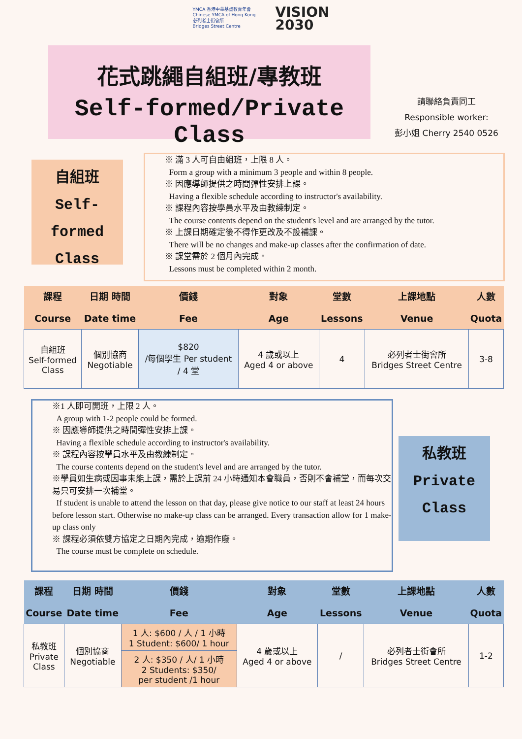YMCA 香港中華基督教青年會
Chinese YMCA of Hong Kong
必列者士街會所
Bridges Street Centre
VISION
2030
花式跳繩自組班/專教班
Self-formed/Private Class
請聯絡負責同工
Responsible worker:
彭小姐 Cherry 2540 0526
自組班
Self-formed
Class
※ 滿 3 人可自由組班，上限 8 人。
Form a group with a minimum 3 people and within 8 people.
※ 因應導師提供之時間彈性安排上課。
Having a flexible schedule according to instructor's availability.
※ 課程內容按學員水平及由教練制定。
The course contents depend on the student's level and are arranged by the tutor.
※ 上課日期確定後不得作更改及不設補課。
There will be no changes and make-up classes after the confirmation of date.
※ 課堂需於 2 個月內完成。
Lessons must be completed within 2 month.
| 課程 Course | 日期 時間 Date time | 價錢 Fee | 對象 Age | 堂數 Lessons | 上課地點 Venue | 人數 Quota |
| --- | --- | --- | --- | --- | --- | --- |
| 自組班 Self-formed Class | 個別協商 Negotiable | $820 /每個學生 Per student / 4 堂 | 4 歲或以上 Aged 4 or above | 4 | 必列者士街會所 Bridges Street Centre | 3-8 |
※1 人即可開班，上限 2 人。
A group with 1-2 people could be formed.
※ 因應導師提供之時間彈性安排上課。
Having a flexible schedule according to instructor's availability.
※ 課程內容按學員水平及由教練制定。
The course contents depend on the student's level and are arranged by the tutor.
※學員如生病或因事未能上課，需於上課前 24 小時通知本會職員，否則不會補堂，而每次交易只可安排一次補堂。
If student is unable to attend the lesson on that day, please give notice to our staff at least 24 hours before lesson start. Otherwise no make-up class can be arranged. Every transaction allow for 1 make-up class only
※ 課程必須依雙方協定之日期內完成，逾期作廢。
The course must be complete on schedule.
私教班
Private
Class
| 課程 Course | 日期 時間 Date time | 價錢 Fee | 對象 Age | 堂數 Lessons | 上課地點 Venue | 人數 Quota |
| --- | --- | --- | --- | --- | --- | --- |
| 私教班 Private Class | 個別協商 Negotiable | 1 人: $600 / 人 / 1 小時 1 Student: $600/ 1 hour | 4 歲或以上 Aged 4 or above | / | 必列者士街會所 Bridges Street Centre | 1-2 |
| | | 2 人: $350 / 人/ 1 小時 2 Students: $350/ per student /1 hour | | | | |